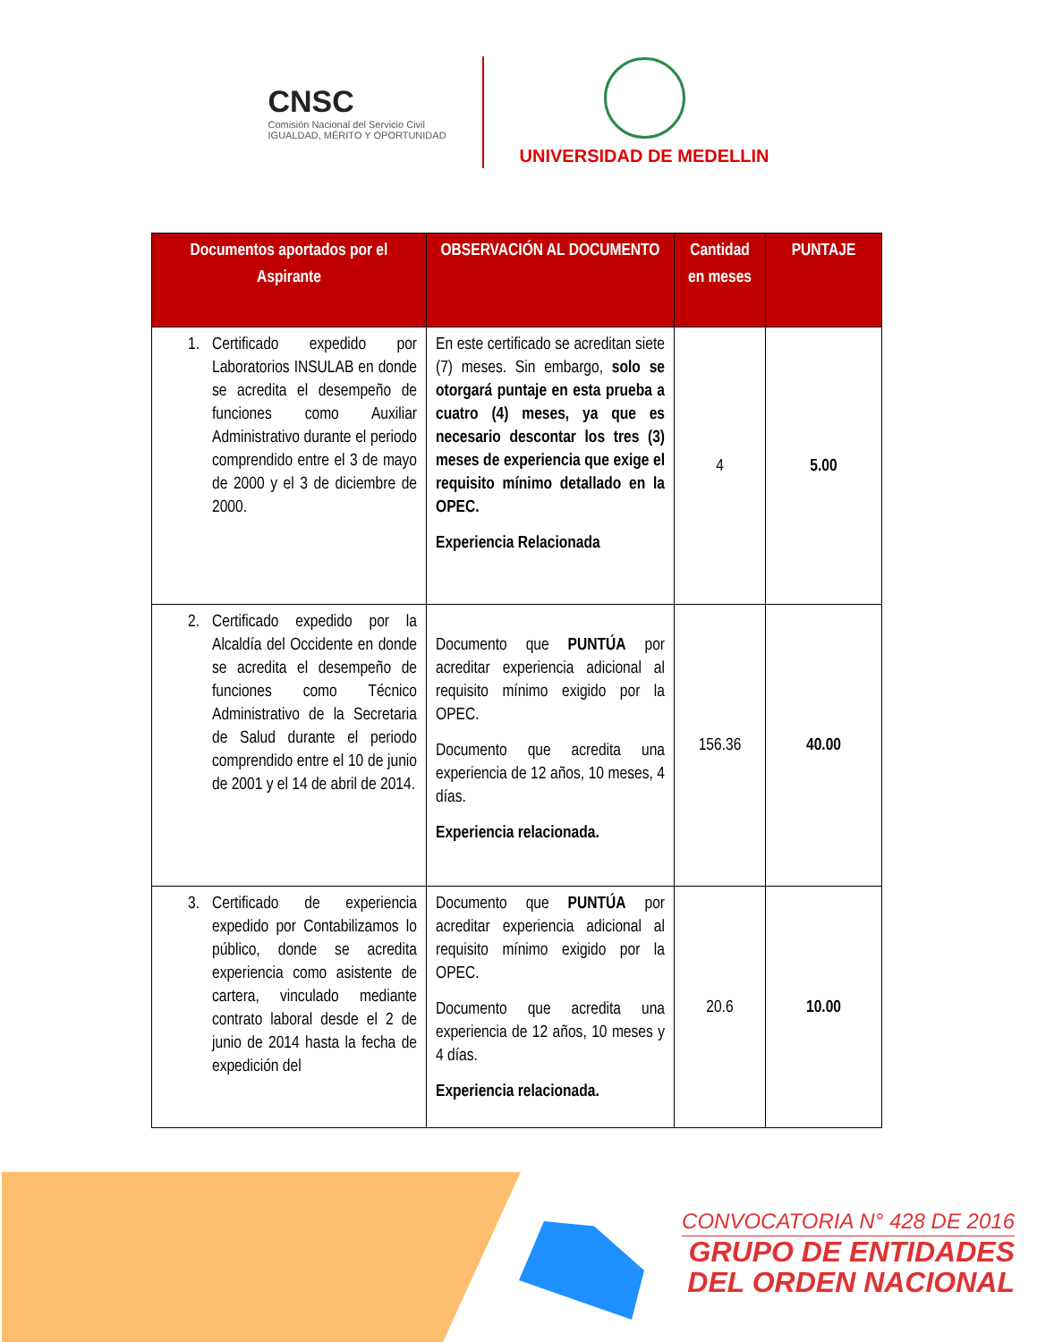CNSC
Comisión Nacional del Servicio Civil
IGUALDAD, MÉRITO Y OPORTUNIDAD
UNIVERSIDAD DE MEDELLIN
| Documentos aportados por el Aspirante | OBSERVACIÓN AL DOCUMENTO | Cantidad en meses | PUNTAJE |
| --- | --- | --- | --- |
| 1. Certificado expedido por Laboratorios INSULAB en donde se acredita el desempeño de funciones como Auxiliar Administrativo durante el periodo comprendido entre el 3 de mayo de 2000 y el 3 de diciembre de 2000. | En este certificado se acreditan siete (7) meses. Sin embargo, solo se otorgará puntaje en esta prueba a cuatro (4) meses, ya que es necesario descontar los tres (3) meses de experiencia que exige el requisito mínimo detallado en la OPEC. Experiencia Relacionada | 4 | 5.00 |
| 2. Certificado expedido por la Alcaldía del Occidente en donde se acredita el desempeño de funciones como Técnico Administrativo de la Secretaria de Salud durante el periodo comprendido entre el 10 de junio de 2001 y el 14 de abril de 2014. | Documento que PUNTÚA por acreditar experiencia adicional al requisito mínimo exigido por la OPEC. Documento que acredita una experiencia de 12 años, 10 meses, 4 días. Experiencia relacionada. | 156.36 | 40.00 |
| 3. Certificado de experiencia expedido por Contabilizamos lo público, donde se acredita experiencia como asistente de cartera, vinculado mediante contrato laboral desde el 2 de junio de 2014 hasta la fecha de expedición del | Documento que PUNTÚA por acreditar experiencia adicional al requisito mínimo exigido por la OPEC. Documento que acredita una experiencia de 12 años, 10 meses y 4 días. Experiencia relacionada. | 20.6 | 10.00 |
CONVOCATORIA N° 428 DE 2016
GRUPO DE ENTIDADES
DEL ORDEN NACIONAL